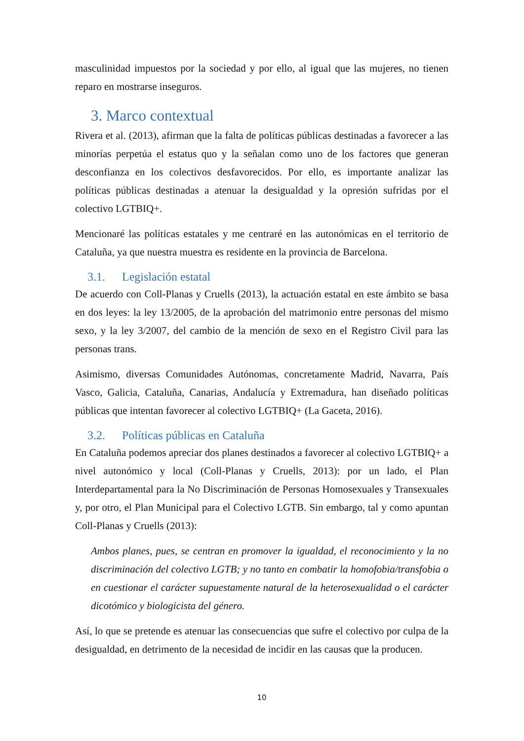masculinidad impuestos por la sociedad y por ello, al igual que las mujeres, no tienen reparo en mostrarse inseguros.
3. Marco contextual
Rivera et al. (2013), afirman que la falta de políticas públicas destinadas a favorecer a las minorías perpetúa el estatus quo y la señalan como uno de los factores que generan desconfianza en los colectivos desfavorecidos. Por ello, es importante analizar las políticas públicas destinadas a atenuar la desigualdad y la opresión sufridas por el colectivo LGTBIQ+.
Mencionaré las políticas estatales y me centraré en las autonómicas en el territorio de Cataluña, ya que nuestra muestra es residente en la provincia de Barcelona.
3.1. Legislación estatal
De acuerdo con Coll-Planas y Cruells (2013), la actuación estatal en este ámbito se basa en dos leyes: la ley 13/2005, de la aprobación del matrimonio entre personas del mismo sexo, y la ley 3/2007, del cambio de la mención de sexo en el Registro Civil para las personas trans.
Asimismo, diversas Comunidades Autónomas, concretamente Madrid, Navarra, País Vasco, Galicia, Cataluña, Canarias, Andalucía y Extremadura, han diseñado políticas públicas que intentan favorecer al colectivo LGTBIQ+ (La Gaceta, 2016).
3.2. Políticas públicas en Cataluña
En Cataluña podemos apreciar dos planes destinados a favorecer al colectivo LGTBIQ+ a nivel autonómico y local (Coll-Planas y Cruells, 2013): por un lado, el Plan Interdepartamental para la No Discriminación de Personas Homosexuales y Transexuales y, por otro, el Plan Municipal para el Colectivo LGTB. Sin embargo, tal y como apuntan Coll-Planas y Cruells (2013):
Ambos planes, pues, se centran en promover la igualdad, el reconocimiento y la no discriminación del colectivo LGTB; y no tanto en combatir la homofobia/transfobia o en cuestionar el carácter supuestamente natural de la heterosexualidad o el carácter dicotómico y biologicista del género.
Así, lo que se pretende es atenuar las consecuencias que sufre el colectivo por culpa de la desigualdad, en detrimento de la necesidad de incidir en las causas que la producen.
10